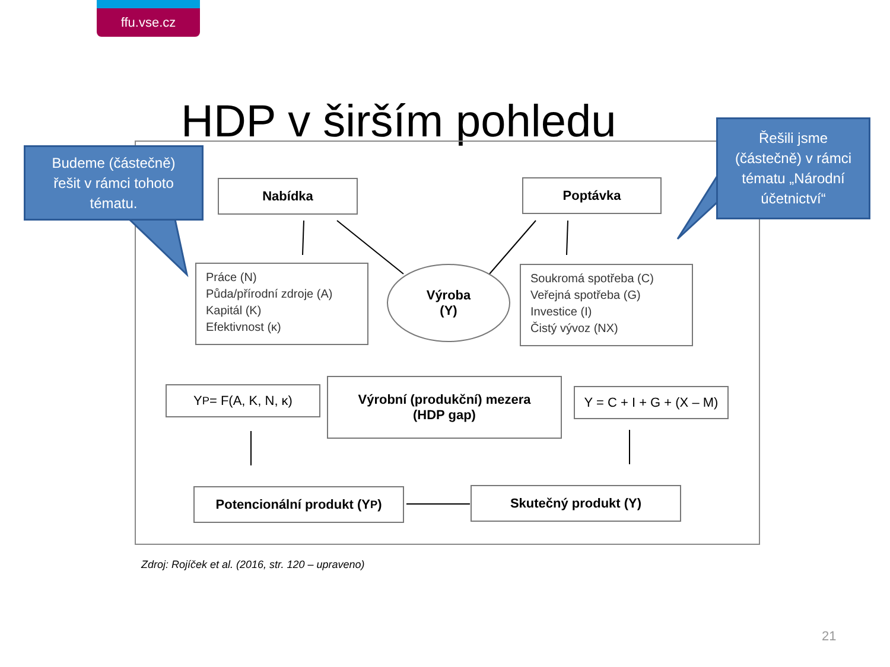ffu.vse.cz
HDP v širším pohledu
Budeme (částečně)
řešit v rámci tohoto
tématu.
Řešili jsme
(částečně) v rámci
tématu „Národní
účetnictví“
Nabídka Poptávka
Práce (N)
Půda/přírodní zdroje (A)
Kapitál (K)
Efektivnost (κ)
Výroba
(Y)
Soukromá spotřeba (C)
Veřejná spotřeba (G)
Investice (I)
Čistý vývoz (NX)
Y<sup>P</sup> = F(A, K, N, κ)
Výrobní (produkční) mezera
(HDP gap)
Y = C + I + G + (X – M)
Potencionální produkt (Y<sup>P</sup>) Skutečný produkt (Y)
Zdroj: Rojíček et al. (2016, str. 120 – upraveno)
21